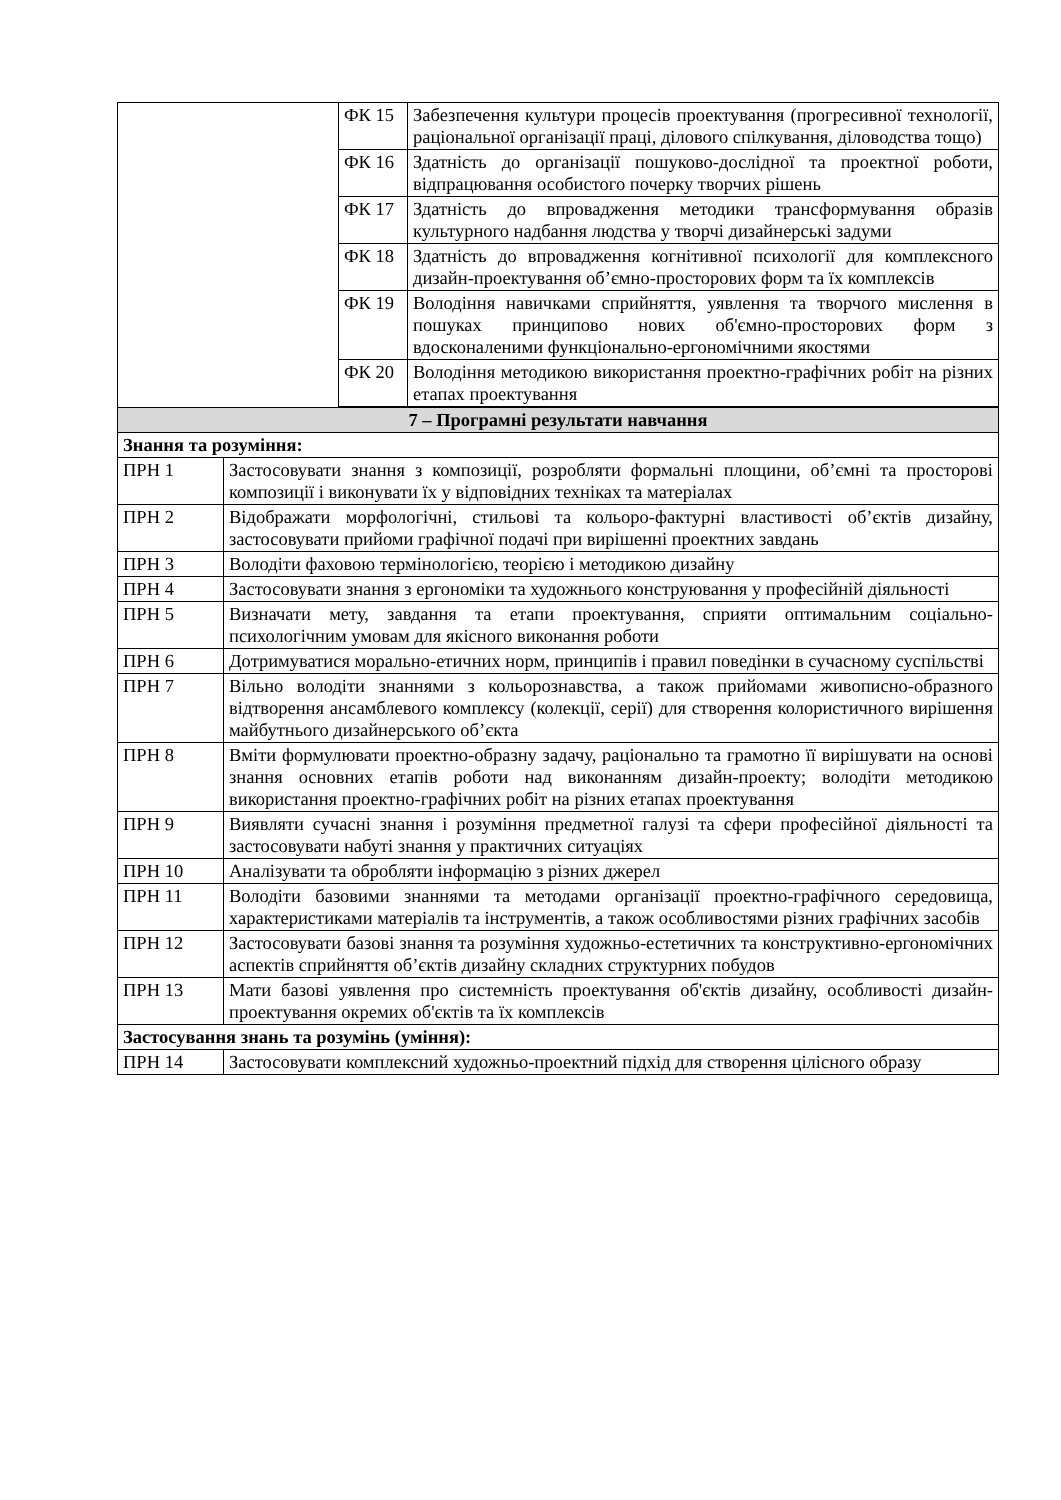| | ФК 15 | Забезпечення культури процесів проектування (прогресивної технології, раціональної організації праці, ділового спілкування, діловодства тощо) |
| | ФК 16 | Здатність до організації пошуково-дослідної та проектної роботи, відпрацювання особистого почерку творчих рішень |
| | ФК 17 | Здатність до впровадження методики трансформування образів культурного надбання людства у творчі дизайнерські задуми |
| | ФК 18 | Здатність до впровадження когнітивної психології для комплексного дизайн-проектування об’ємно-просторових форм та їх комплексів |
| | ФК 19 | Володіння навичками сприйняття, уявлення та творчого мислення в пошуках принципово нових об'ємно-просторових форм з вдосконаленими функціонально-ергономічними якостями |
| | ФК 20 | Володіння методикою використання проектно-графічних робіт на різних етапах проектування |
| 7 – Програмні результати навчання | |
| Знання та розуміння: | |
| ПРН 1 | Застосовувати знання з композиції, розробляти формальні площини, об’ємні та просторові композиції і виконувати їх у відповідних техніках та матеріалах |
| ПРН 2 | Відображати морфологічні, стильові та кольоро-фактурні властивості об’єктів дизайну, застосовувати прийоми графічної подачі при вирішенні проектних завдань |
| ПРН 3 | Володіти фаховою термінологією, теорією і методикою дизайну |
| ПРН 4 | Застосовувати знання з ергономіки та художнього конструювання у професійній діяльності |
| ПРН 5 | Визначати мету, завдання та етапи проектування, сприяти оптимальним соціально-психологічним умовам для якісного виконання роботи |
| ПРН 6 | Дотримуватися морально-етичних норм, принципів і правил поведінки в сучасному суспільстві |
| ПРН 7 | Вільно володіти знаннями з кольорознавства, а також прийомами живописно-образного відтворення ансамблевого комплексу (колекції, серії) для створення колористичного вирішення майбутнього дизайнерського об’єкта |
| ПРН 8 | Вміти формулювати проектно-образну задачу, раціонально та грамотно її вирішувати на основі знання основних етапів роботи над виконанням дизайн-проекту; володіти методикою використання проектно-графічних робіт на різних етапах проектування |
| ПРН 9 | Виявляти сучасні знання і розуміння предметної галузі та сфери професійної діяльності та застосовувати набуті знання у практичних ситуаціях |
| ПРН 10 | Аналізувати та обробляти інформацію з різних джерел |
| ПРН 11 | Володіти базовими знаннями та методами організації проектно-графічного середовища, характеристиками матеріалів та інструментів, а також особливостями різних графічних засобів |
| ПРН 12 | Застосовувати базові знання та розуміння художньо-естетичних та конструктивно-ергономічних аспектів сприйняття об’єктів дизайну складних структурних побудов |
| ПРН 13 | Мати базові уявлення про системність проектування об'єктів дизайну, особливості дизайн-проектування окремих об'єктів та їх комплексів |
| Застосування знань та розумінь (уміння): | |
| ПРН 14 | Застосовувати комплексний художньо-проектний підхід для створення цілісного образу |